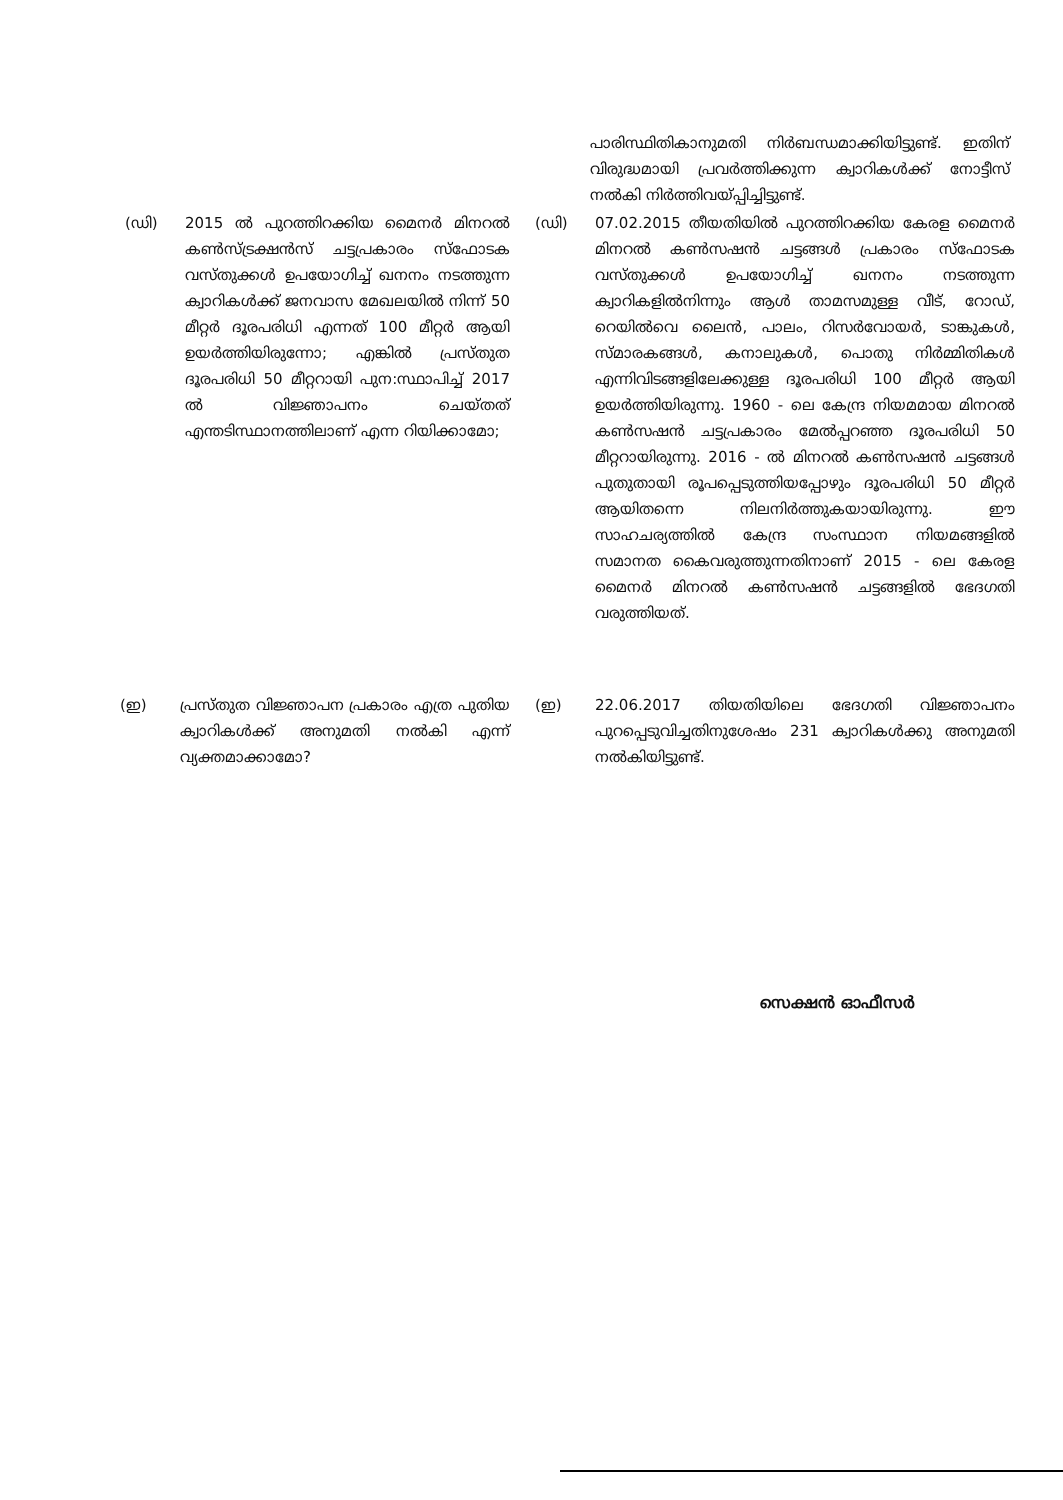പാരിസ്ഥിതികാനുമതി നിർബന്ധമാക്കിയിട്ടുണ്ട്. ഇതിന് വിരുദ്ധമായി പ്രവർത്തിക്കുന്ന ക്വാറികൾക്ക് നോട്ടീസ് നൽകി നിർത്തിവയ്പ്പിച്ചിട്ടുണ്ട്.
(ഡി) 2015 ൽ പുറത്തിറക്കിയ മൈനർ മിനറൽ കൺസ്ട്രക്ഷൻസ് ചട്ടപ്രകാരം സ്ഫോടക വസ്തുക്കൾ ഉപയോഗിച്ച് ഖനനം നടത്തുന്ന ക്വാറികൾക്ക് ജനവാസ മേഖലയിൽ നിന്ന് 50 മീറ്റർ ദൂരപരിധി എന്നത് 100 മീറ്റർ ആയി ഉയർത്തിയിരുന്നോ; എങ്കിൽ പ്രസ്തുത ദൂരപരിധി 50 മീറ്ററായി പുന:സ്ഥാപിച്ച് 2017 ൽ വിജ്ഞാപനം ചെയ്തത് എന്തടിസ്ഥാനത്തിലാണ് എന്ന റിയിക്കാമോ;
(ഡി) 07.02.2015 തീയതിയിൽ പുറത്തിറക്കിയ കേരള മൈനർ മിനറൽ കൺസഷൻ ചട്ടങ്ങൾ പ്രകാരം സ്ഫോടക വസ്തുക്കൾ ഉപയോഗിച്ച് ഖനനം നടത്തുന്ന ക്വാറികളിൽനിന്നും ആൾ താമസമുള്ള വീട്, റോഡ്, റെയിൽവെ ലൈൻ, പാലം, റിസർവോയർ, ടാങ്കുകൾ, സ്മാരകങ്ങൾ, കനാലുകൾ, പൊതു നിർമ്മിതികൾ എന്നിവിടങ്ങളിലേക്കുള്ള ദൂരപരിധി 100 മീറ്റർ ആയി ഉയർത്തിയിരുന്നു. 1960 - ലെ കേന്ദ്ര നിയമമായ മിനറൽ കൺസഷൻ ചട്ടപ്രകാരം മേൽപ്പറഞ്ഞ ദൂരപരിധി 50 മീറ്ററായിരുന്നു. 2016 - ൽ മിനറൽ കൺസഷൻ ചട്ടങ്ങൾ പുതുതായി രൂപപ്പെടുത്തിയപ്പോഴും ദൂരപരിധി 50 മീറ്റർ ആയിതന്നെ നിലനിർത്തുകയായിരുന്നു. ഈ സാഹചര്യത്തിൽ കേന്ദ്ര സംസ്ഥാന നിയമങ്ങളിൽ സമാനത കൈവരുത്തുന്നതിനാണ് 2015 - ലെ കേരള മൈനർ മിനറൽ കൺസഷൻ ചട്ടങ്ങളിൽ ഭേദഗതി വരുത്തിയത്.
(ഇ) പ്രസ്തുത വിജ്ഞാപന പ്രകാരം എത്ര പുതിയ ക്വാറികൾക്ക് അനുമതി നൽകി എന്ന് വ്യക്തമാക്കാമോ?
(ഇ) 22.06.2017 തിയതിയിലെ ഭേദഗതി വിജ്ഞാപനം പുറപ്പെടുവിച്ചതിനുശേഷം 231 ക്വാറികൾക്കു അനുമതി നൽകിയിട്ടുണ്ട്.
സെക്ഷൻ ഓഫീസർ